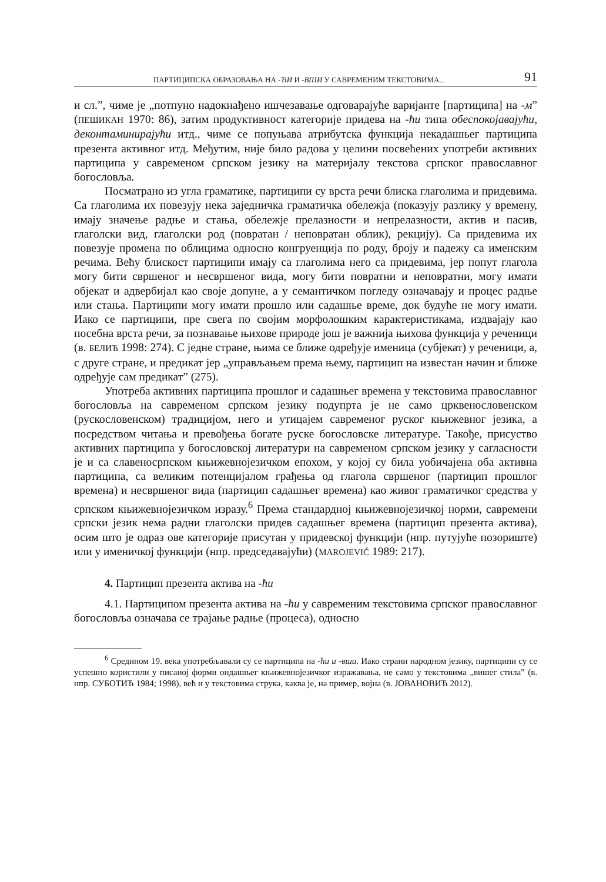ПАРТИЦИПСКА ОБРАЗОВАЊА НА -ЋИ И -ВШИ У САВРЕМЕНИМ ТЕКСТОВИМА... 91
и сл.”, чиме је „потпуно надокнађено ишчезавање одговарајуће варијанте [партиципа] на -м” (ПЕШИКАН 1970: 86), затим продуктивност категорије придева на -ћи типа обеспокојавајући, деконтаминирајући итд., чиме се попуњава атрибутска функција некадашњег партиципа презента активног итд. Међутим, није било радова у целини посвећених употреби активних партиципа у савременом српском језику на материјалу текстова српског православног богословља.
Посматрано из угла граматике, партиципи су врста речи блиска глаголима и придевима. Са глаголима их повезују нека заједничка граматичка обележја (показују разлику у времену, имају значење радње и стања, обележје прелазности и непрелазности, актив и пасив, глаголски вид, глаголски род (повратан / неповратан облик), рекцију). Са придевима их повезује промена по облицима односно конгруенција по роду, броју и падежу са именским речима. Већу блискост партиципи имају са глаголима него са придевима, јер попут глагола могу бити свршеног и несвршеног вида, могу бити повратни и неповратни, могу имати објекат и адвербијал као своје допуне, а у семантичком погледу означавају и процес радње или стања. Партиципи могу имати прошло или садашње време, док будуће не могу имати. Иако се партиципи, пре свега по својим морфолошким карактеристикама, издвајају као посебна врста речи, за познавање њихове природе још је важнија њихова функција у реченици (в. БЕЛИЋ 1998: 274). С једне стране, њима се ближе одређује именица (субјекат) у реченици, а, с друге стране, и предикат јер „управљањем према њему, партицип на известан начин и ближе одређује сам предикат” (275).
Употреба активних партиципа прошлог и садашњег времена у текстовима православног богословља на савременом српском језику подупрта је не само црквенословенском (рускословенском) традицијом, него и утицајем савременог руског књижевног језика, а посредством читања и превођења богате руске богословске литературе. Такође, присуство активних партиципа у богословској литератури на савременом српском језику у сагласности је и са славеносрпском књижевнојезичком епохом, у којој су била уобичајена оба активна партиципа, са великим потенцијалом грађења од глагола свршеног (партицип прошлог времена) и несвршеног вида (партицип садашњег времена) као живог граматичког средства у српском књижевнојезичком изразу.<sup>6</sup> Према стандардној књижевнојезичкој норми, савремени српски језик нема радни глаголски придев садашњег времена (партицип презента актива), осим што је одраз ове категорије присутан у придевској функцији (нпр. путујуће позориште) или у именичкој функцији (нпр. председавајући) (MAROJEVIĆ 1989: 217).
4. Партицип презента актива на -ћи
4.1. Партиципом презента актива на -ћи у савременим текстовима српског православног богословља означава се трајање радње (процеса), односно
<sup>6</sup> Средином 19. века употребљавали су се партиципа на -ћи и -вши. Иако страни народном језику, партиципи су се успешно користили у писаној форми ондашњег књижевнојезичког изражавања, не само у текстовима „вишег стила” (в. нпр. СУБОТИЋ 1984; 1998), већ и у текстовима струка, каква је, на пример, војна (в. ЈОВАНОВИЋ 2012).